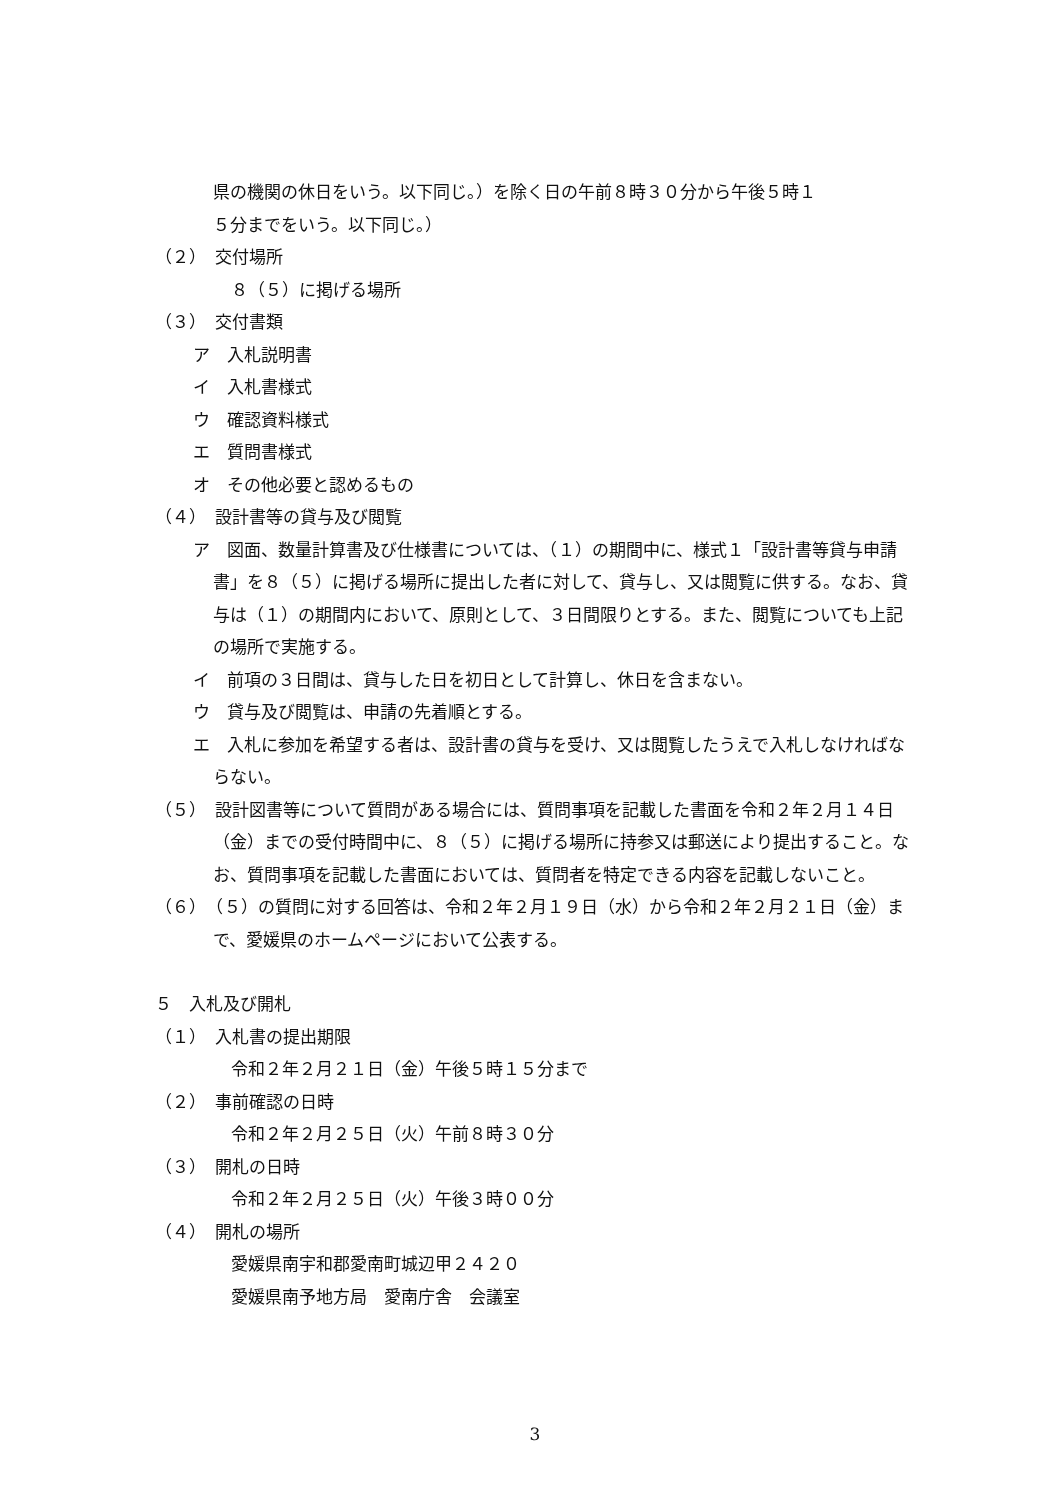県の機関の休日をいう。以下同じ。）を除く日の午前８時３０分から午後５時１
５分までをいう。以下同じ。）
（２）　交付場所
８（５）に掲げる場所
（３）　交付書類
ア　入札説明書
イ　入札書様式
ウ　確認資料様式
エ　質問書様式
オ　その他必要と認めるもの
（４）　設計書等の貸与及び閲覧
ア　図面、数量計算書及び仕様書については、（１）の期間中に、様式１「設計書等貸与申請書」を８（５）に掲げる場所に提出した者に対して、貸与し、又は閲覧に供する。なお、貸与は（１）の期間内において、原則として、３日間限りとする。また、閲覧についても上記の場所で実施する。
イ　前項の３日間は、貸与した日を初日として計算し、休日を含まない。
ウ　貸与及び閲覧は、申請の先着順とする。
エ　入札に参加を希望する者は、設計書の貸与を受け、又は閲覧したうえで入札しなければならない。
（５）　設計図書等について質問がある場合には、質問事項を記載した書面を令和２年２月１４日（金）までの受付時間中に、８（５）に掲げる場所に持参又は郵送により提出すること。なお、質問事項を記載した書面においては、質問者を特定できる内容を記載しないこと。
（６）　（５）の質問に対する回答は、令和２年２月１９日（水）から令和２年２月２１日（金）まで、愛媛県のホームページにおいて公表する。
５　入札及び開札
（１）　入札書の提出期限
令和２年２月２１日（金）午後５時１５分まで
（２）　事前確認の日時
令和２年２月２５日（火）午前８時３０分
（３）　開札の日時
令和２年２月２５日（火）午後３時００分
（４）　開札の場所
愛媛県南宇和郡愛南町城辺甲２４２０
愛媛県南予地方局　愛南庁舎　会議室
3